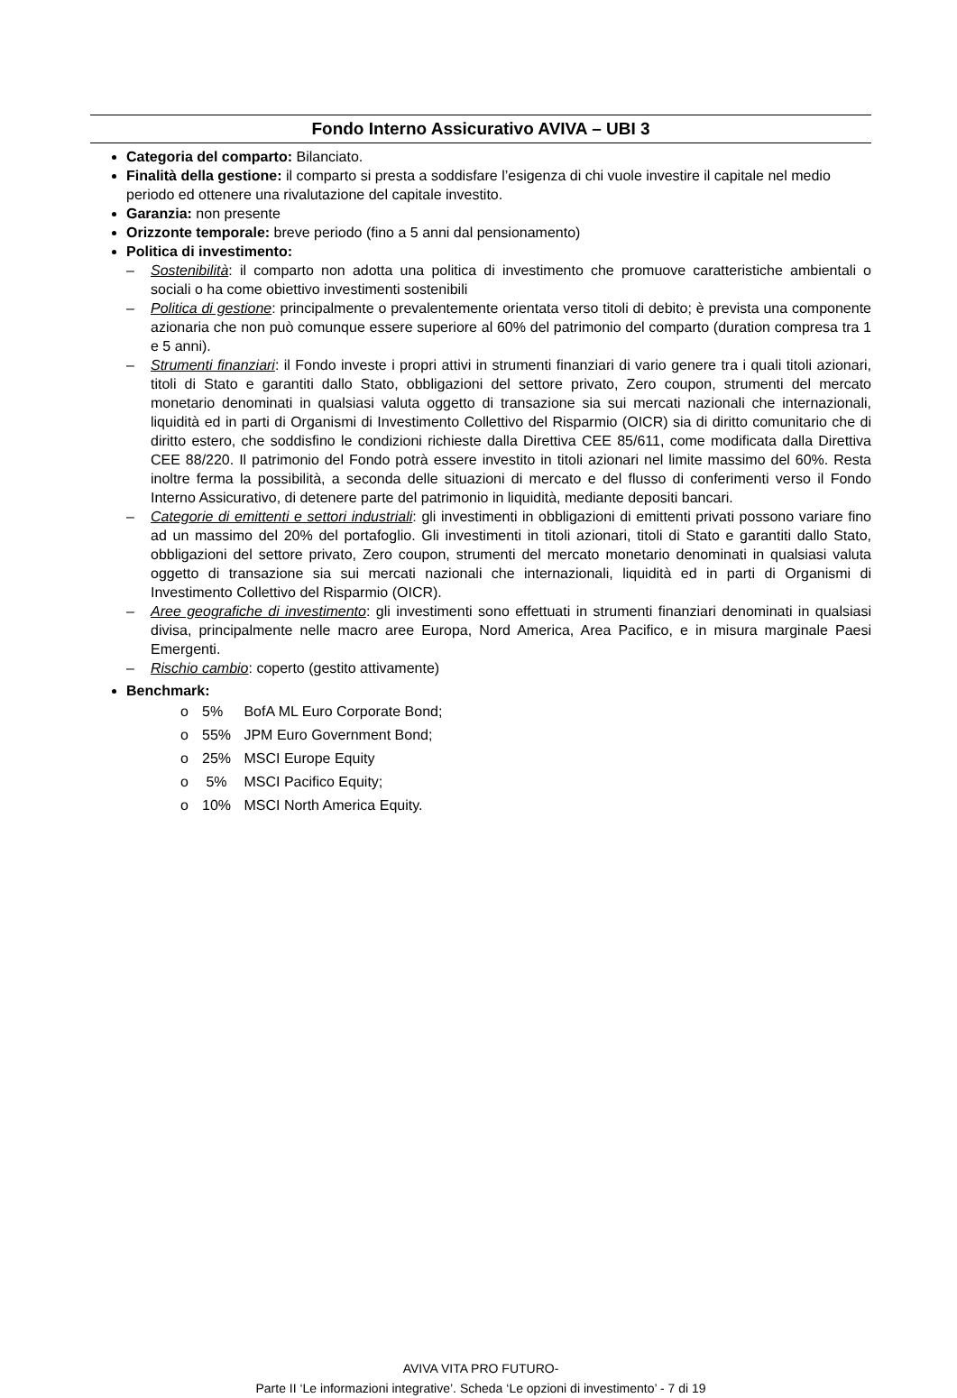Fondo Interno Assicurativo AVIVA – UBI 3
Categoria del comparto: Bilanciato.
Finalità della gestione: il comparto si presta a soddisfare l’esigenza di chi vuole investire il capitale nel medio periodo ed ottenere una rivalutazione del capitale investito.
Garanzia: non presente
Orizzonte temporale: breve periodo (fino a 5 anni dal pensionamento)
Politica di investimento:
– Sostenibilità: il comparto non adotta una politica di investimento che promuove caratteristiche ambientali o sociali o ha come obiettivo investimenti sostenibili
– Politica di gestione: principalmente o prevalentemente orientata verso titoli di debito; è prevista una componente azionaria che non può comunque essere superiore al 60% del patrimonio del comparto (duration compresa tra 1 e 5 anni).
– Strumenti finanziari: il Fondo investe i propri attivi in strumenti finanziari di vario genere tra i quali titoli azionari, titoli di Stato e garantiti dallo Stato, obbligazioni del settore privato, Zero coupon, strumenti del mercato monetario denominati in qualsiasi valuta oggetto di transazione sia sui mercati nazionali che internazionali, liquidità ed in parti di Organismi di Investimento Collettivo del Risparmio (OICR) sia di diritto comunitario che di diritto estero, che soddisfino le condizioni richieste dalla Direttiva CEE 85/611, come modificata dalla Direttiva CEE 88/220. Il patrimonio del Fondo potrà essere investito in titoli azionari nel limite massimo del 60%. Resta inoltre ferma la possibilità, a seconda delle situazioni di mercato e del flusso di conferimenti verso il Fondo Interno Assicurativo, di detenere parte del patrimonio in liquidità, mediante depositi bancari.
– Categorie di emittenti e settori industriali: gli investimenti in obbligazioni di emittenti privati possono variare fino ad un massimo del 20% del portafoglio. Gli investimenti in titoli azionari, titoli di Stato e garantiti dallo Stato, obbligazioni del settore privato, Zero coupon, strumenti del mercato monetario denominati in qualsiasi valuta oggetto di transazione sia sui mercati nazionali che internazionali, liquidità ed in parti di Organismi di Investimento Collettivo del Risparmio (OICR).
– Aree geografiche di investimento: gli investimenti sono effettuati in strumenti finanziari denominati in qualsiasi divisa, principalmente nelle macro aree Europa, Nord America, Area Pacifico, e in misura marginale Paesi Emergenti.
– Rischio cambio: coperto (gestito attivamente)
Benchmark:
o 5% BofA ML Euro Corporate Bond;
o 55% JPM Euro Government Bond;
o 25% MSCI Europe Equity
o 5% MSCI Pacifico Equity;
o 10% MSCI North America Equity.
AVIVA VITA PRO FUTURO-
Parte II ‘Le informazioni integrative’. Scheda ‘Le opzioni di investimento’ - 7 di 19